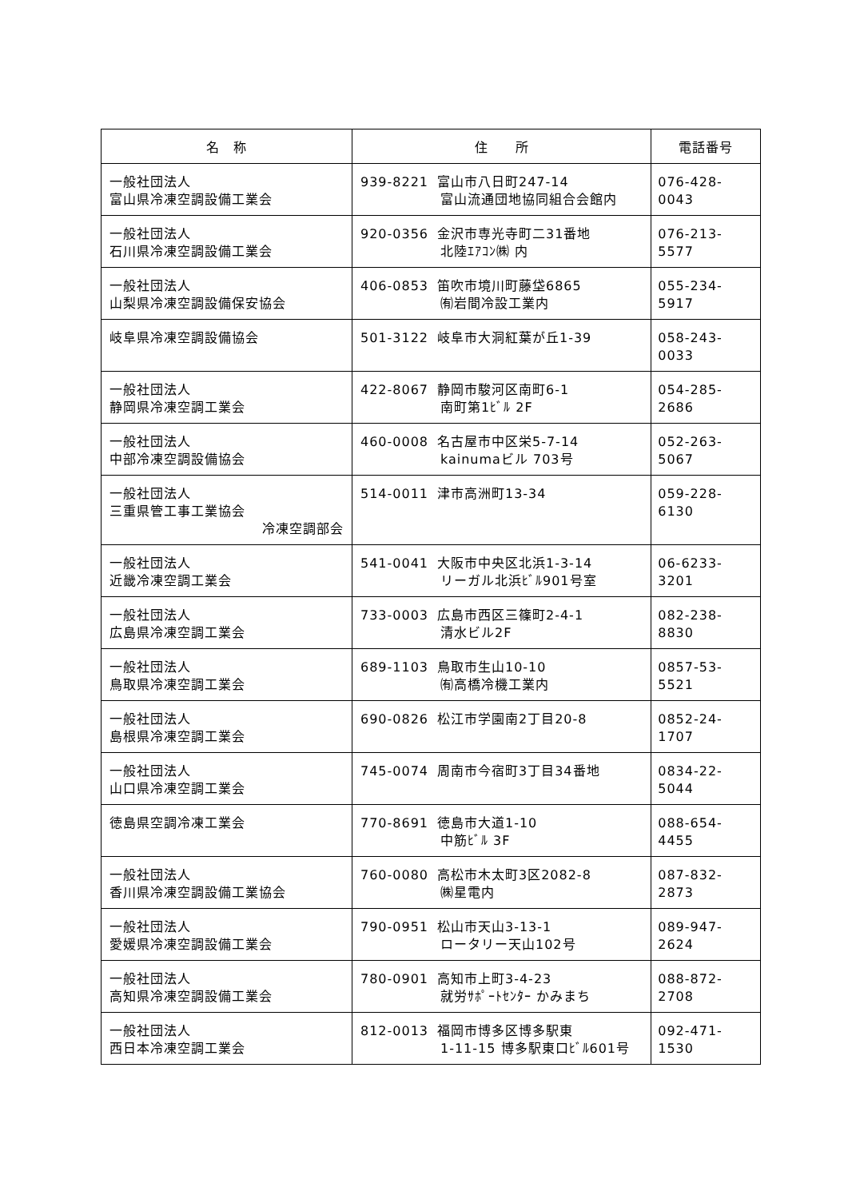| 名 称 | 住 所 | 電話番号 |
| --- | --- | --- |
| 一般社団法人 富山県冷凍空調設備工業会 | 939-8221 富山市八日町247-14 富山流通団地協同組合会館内 | 076-428-0043 |
| 一般社団法人 石川県冷凍空調設備工業会 | 920-0356 金沢市専光寺町二31番地 北陸ｴｱｺﾝ㈱ 内 | 076-213-5577 |
| 一般社団法人 山梨県冷凍空調設備保安協会 | 406-0853 笛吹市境川町藤垈6865 ㈲岩間冷設工業内 | 055-234-5917 |
| 岐阜県冷凍空調設備協会 | 501-3122 岐阜市大洞紅葉が丘1-39 | 058-243-0033 |
| 一般社団法人 静岡県冷凍空調工業会 | 422-8067 静岡市駿河区南町6-1 南町第1ﾋﾞﾙ 2F | 054-285-2686 |
| 一般社団法人 中部冷凍空調設備協会 | 460-0008 名古屋市中区栄5-7-14 kainumaビル 703号 | 052-263-5067 |
| 一般社団法人 三重県管工事工業協会 冷凍空調部会 | 514-0011 津市高洲町13-34 | 059-228-6130 |
| 一般社団法人 近畿冷凍空調工業会 | 541-0041 大阪市中央区北浜1-3-14 リーガル北浜ﾋﾞﾙ901号室 | 06-6233-3201 |
| 一般社団法人 広島県冷凍空調工業会 | 733-0003 広島市西区三篠町2-4-1 清水ビル2F | 082-238-8830 |
| 一般社団法人 鳥取県冷凍空調工業会 | 689-1103 鳥取市生山10-10 ㈲高橋冷機工業内 | 0857-53-5521 |
| 一般社団法人 島根県冷凍空調工業会 | 690-0826 松江市学園南2丁目20-8 | 0852-24-1707 |
| 一般社団法人 山口県冷凍空調工業会 | 745-0074 周南市今宿町3丁目34番地 | 0834-22-5044 |
| 徳島県空調冷凍工業会 | 770-8691 徳島市大道1-10 中筋ﾋﾞﾙ 3F | 088-654-4455 |
| 一般社団法人 香川県冷凍空調設備工業協会 | 760-0080 高松市木太町3区2082-8 ㈱星電内 | 087-832-2873 |
| 一般社団法人 愛媛県冷凍空調設備工業会 | 790-0951 松山市天山3-13-1 ロータリー天山102号 | 089-947-2624 |
| 一般社団法人 高知県冷凍空調設備工業会 | 780-0901 高知市上町3-4-23 就労ｻﾎﾟｰﾄｾﾝﾀｰ かみまち | 088-872-2708 |
| 一般社団法人 西日本冷凍空調工業会 | 812-0013 福岡市博多区博多駅東 1-11-15 博多駅東口ﾋﾞﾙ601号 | 092-471-1530 |